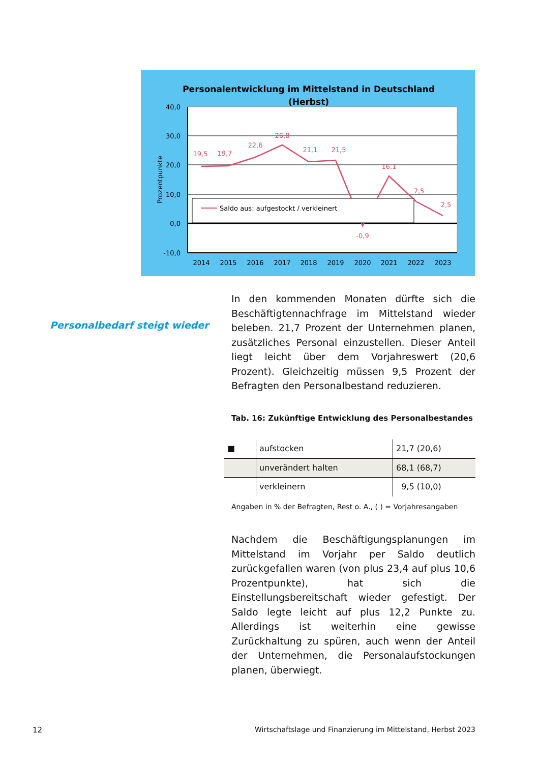Personalentwicklung im Mittelstand in Deutschland
(Herbst)
40,0
30,0
20,0
10,0
0,0
-10,0
Prozentpunkte
19,5
19,7
22,6
26,8
21,1
21,5
-0,9
16,1
7,5
2,5
Saldo aus: aufgestockt / verkleinert
2014
2015
2016
2017
2018
2019
2020
2021
2022
2023
Personalbedarf steigt wieder
In den kommenden Monaten dürfte sich die Beschäftigtennachfrage im Mittelstand wieder beleben. 21,7 Prozent der Unternehmen planen, zusätzliches Personal einzustellen. Dieser Anteil liegt leicht über dem Vorjahreswert (20,6 Prozent). Gleichzeitig müssen 9,5 Prozent der Befragten den Personalbestand reduzieren.
Tab. 16: Zukünftige Entwicklung des Personalbestandes
| ■ | aufstocken | 21,7 (20,6) |
| | unverändert halten | 68,1 (68,7) |
| | verkleinern | 9,5 (10,0) |
Angaben in % der Befragten, Rest o. A., ( ) = Vorjahresangaben
Nachdem die Beschäftigungsplanungen im Mittelstand im Vorjahr per Saldo deutlich zurückgefallen waren (von plus 23,4 auf plus 10,6 Prozentpunkte), hat sich die Einstellungsbereitschaft wieder gefestigt. Der Saldo legte leicht auf plus 12,2 Punkte zu. Allerdings ist weiterhin eine gewisse Zurückhaltung zu spüren, auch wenn der Anteil der Unternehmen, die Personalaufstockungen planen, überwiegt.
12
Wirtschaftslage und Finanzierung im Mittelstand, Herbst 2023